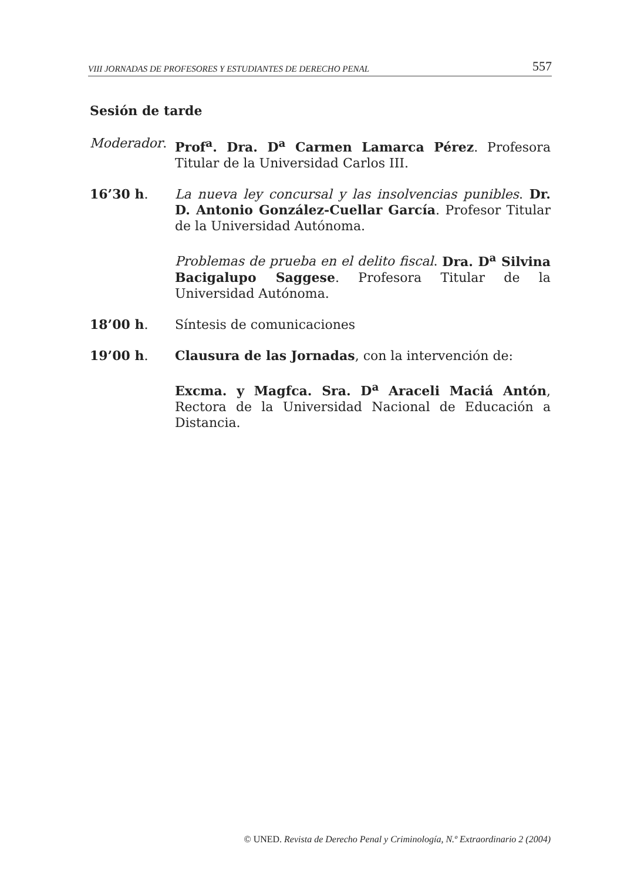VIII JORNADAS DE PROFESORES Y ESTUDIANTES DE DERECHO PENAL 557
Sesión de tarde
Moderador. Prof<sup>a</sup>. Dra. D<sup>a</sup> Carmen Lamarca Pérez. Profesora Titular de la Universidad Carlos III.
16’30 h. La nueva ley concursal y las insolvencias punibles. Dr. D. Antonio González-Cuellar García. Profesor Titular de la Universidad Autónoma.
Problemas de prueba en el delito fiscal. Dra. D<sup>a</sup> Silvina Bacigalupo Saggese. Profesora Titular de la Universidad Autónoma.
18’00 h. Síntesis de comunicaciones
19’00 h. Clausura de las Jornadas, con la intervención de:
Excma. y Magfca. Sra. D<sup>a</sup> Araceli Maciá Antón, Rectora de la Universidad Nacional de Educación a Distancia.
© UNED. Revista de Derecho Penal y Criminología, N.º Extraordinario 2 (2004)